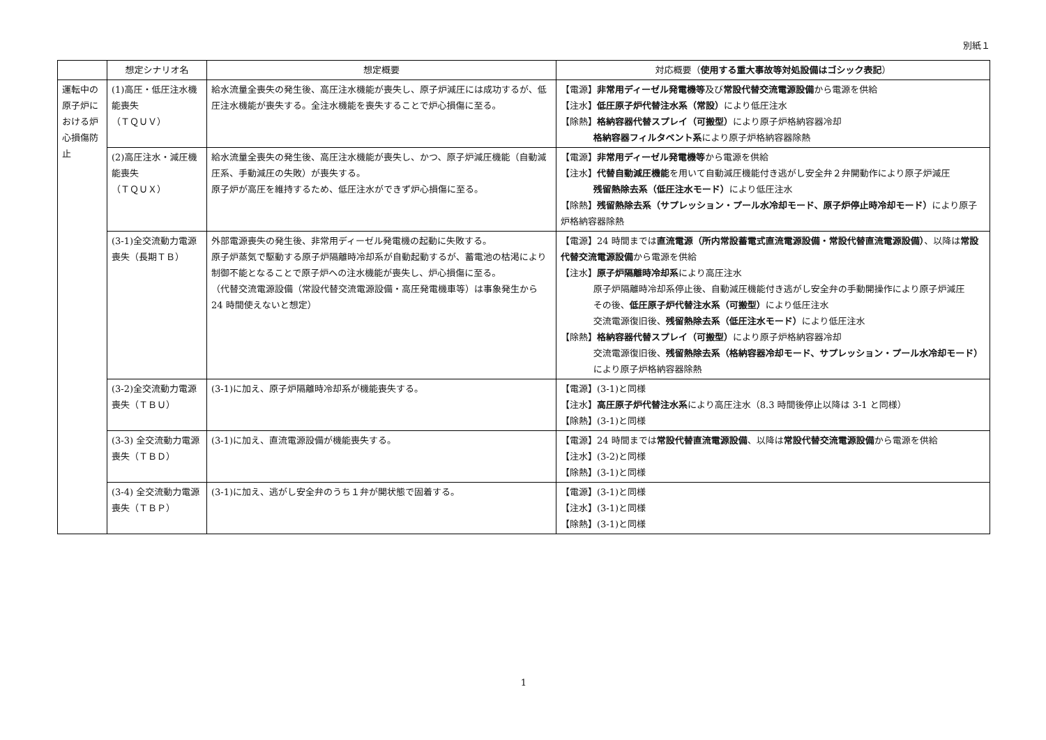別紙１
| | 想定シナリオ名 | 想定概要 | 対応概要（ 使用する重大事故等対処設備はゴシック表記 ） |
| --- | --- | --- | --- |
| 運転中の原子炉における炉心損傷防止 | (1)高圧・低圧注水機能喪失 （ＴＱＵＶ） | 給水流量全喪失の発生後、高圧注水機能が喪失し、原子炉減圧には成功するが、低圧注水機能が喪失する。全注水機能を喪失することで炉心損傷に至る。 | 【電源】 非常用ディーゼル発電機等 及び 常設代替交流電源設備 から電源を供給 【注水】 低圧原子炉代替注水系（常設） により低圧注水 【除熱】 格納容器代替スプレイ（可搬型） により原子炉格納容器冷却 格納容器フィルタベント系 により原子炉格納容器除熱 |
| | (2)高圧注水・減圧機能喪失 （ＴＱＵＸ） | 給水流量全喪失の発生後、高圧注水機能が喪失し、かつ、原子炉減圧機能（自動減圧系、手動減圧の失敗）が喪失する。 原子炉が高圧を維持するため、低圧注水ができず炉心損傷に至る。 | 【電源】 非常用ディーゼル発電機等 から電源を供給 【注水】 代替自動減圧機能 を用いて自動減圧機能付き逃がし安全弁２弁開動作により原子炉減圧 残留熱除去系（低圧注水モード） により低圧注水 【除熱】 残留熱除去系（サプレッション・プール水冷却モード、原子炉停止時冷却モード） により原子炉格納容器除熱 |
| | (3-1)全交流動力電源喪失（長期ＴＢ） | 外部電源喪失の発生後、非常用ディーゼル発電機の起動に失敗する。 原子炉蒸気で駆動する原子炉隔離時冷却系が自動起動するが、蓄電池の枯渇により制御不能となることで原子炉への注水機能が喪失し、炉心損傷に至る。 （代替交流電源設備（常設代替交流電源設備・高圧発電機車等）は事象発生から 24 時間使えないと想定） | 【電源】24 時間までは 直流電源（所内常設蓄電式直流電源設備・常設代替直流電源設備） 、以降は 常設代替交流電源設備 から電源を供給 【注水】 原子炉隔離時冷却系 により高圧注水 原子炉隔離時冷却系停止後、自動減圧機能付き逃がし安全弁の手動開操作により原子炉減圧 その後、 低圧原子炉代替注水系（可搬型） により低圧注水 交流電源復旧後、 残留熱除去系（低圧注水モード） により低圧注水 【除熱】 格納容器代替スプレイ（可搬型） により原子炉格納容器冷却 交流電源復旧後、 残留熱除去系（格納容器冷却モード、サプレッション・プール水冷却モード） により原子炉格納容器除熱 |
| | (3-2)全交流動力電源喪失（ＴＢＵ） | (3-1)に加え、原子炉隔離時冷却系が機能喪失する。 | 【電源】(3-1)と同様 【注水】 高圧原子炉代替注水系 により高圧注水（8.3 時間後停止以降は 3-1 と同様） 【除熱】(3-1)と同様 |
| | (3-3) 全交流動力電源喪失（ＴＢＤ） | (3-1)に加え、直流電源設備が機能喪失する。 | 【電源】24 時間までは 常設代替直流電源設備 、以降は 常設代替交流電源設備 から電源を供給 【注水】(3-2)と同様 【除熱】(3-1)と同様 |
| | (3-4) 全交流動力電源喪失（ＴＢＰ） | (3-1)に加え、逃がし安全弁のうち１弁が開状態で固着する。 | 【電源】(3-1)と同様 【注水】(3-1)と同様 【除熱】(3-1)と同様 |
1